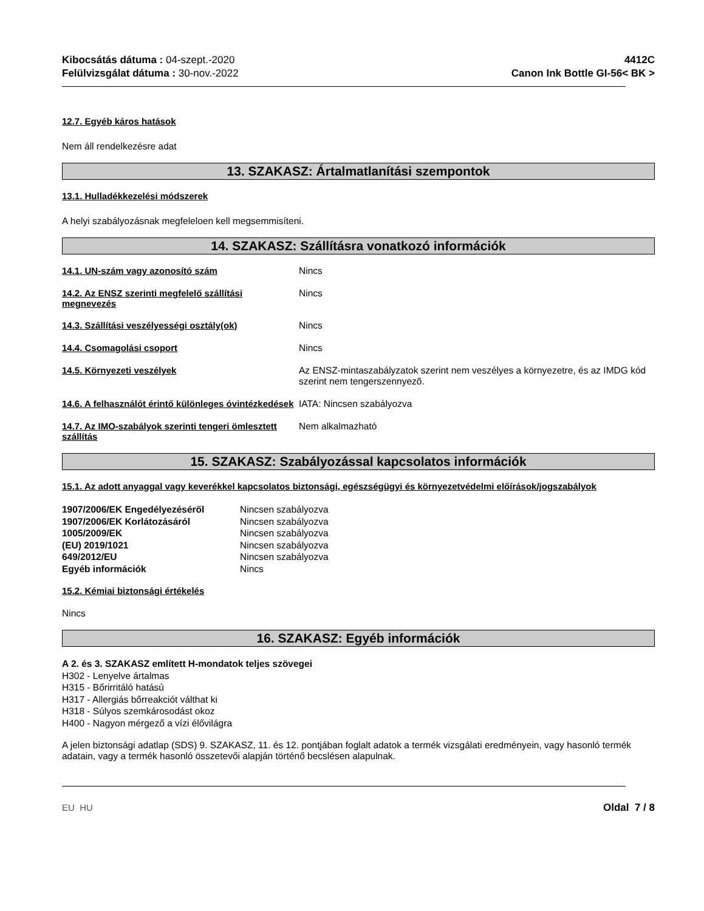Kibocsátás dátuma : 04-szept.-2020
Felülvizsgálat dátuma : 30-nov.-2022
4412C
Canon Ink Bottle GI-56< BK >
12.7. Egyéb káros hatások
Nem áll rendelkezésre adat
13. SZAKASZ: Ártalmatlanítási szempontok
13.1. Hulladékkezelési módszerek
A helyi szabályozásnak megfeleloen kell megsemmisíteni.
14. SZAKASZ: Szállításra vonatkozó információk
| 14.1. UN-szám vagy azonosító szám | Nincs |
| 14.2. Az ENSZ szerinti megfelelő szállítási megnevezés | Nincs |
| 14.3. Szállítási veszélyességi osztály(ok) | Nincs |
| 14.4. Csomagolási csoport | Nincs |
| 14.5. Környezeti veszélyek | Az ENSZ-mintaszabályzatok szerint nem veszélyes a környezetre, és az IMDG kód szerint nem tengerszennyezõ. |
| 14.6. A felhasználót érintő különleges óvintézkedések | IATA: Nincsen szabályozva |
| 14.7. Az IMO-szabályok szerinti tengeri ömlesztett szállítás | Nem alkalmazható |
15. SZAKASZ: Szabályozással kapcsolatos információk
15.1. Az adott anyaggal vagy keverékkel kapcsolatos biztonsági, egészségügyi és környezetvédelmi előírások/jogszabályok
| 1907/2006/EK Engedélyezéséről | Nincsen szabályozva |
| 1907/2006/EK Korlátozásáról | Nincsen szabályozva |
| 1005/2009/EK | Nincsen szabályozva |
| (EU) 2019/1021 | Nincsen szabályozva |
| 649/2012/EU | Nincsen szabályozva |
| Egyéb információk | Nincs |
15.2. Kémiai biztonsági értékelés
Nincs
16. SZAKASZ: Egyéb információk
A 2. és 3. SZAKASZ említett H-mondatok teljes szövegei
H302 - Lenyelve ártalmas
H315 - Bőrirritáló hatású
H317 - Allergiás bőrreakciót válthat ki
H318 - Súlyos szemkárosodást okoz
H400 - Nagyon mérgező a vízi élővilágra
A jelen biztonsági adatlap (SDS) 9. SZAKASZ, 11. és 12. pontjában foglalt adatok a termék vizsgálati eredményein, vagy hasonló termék adatain, vagy a termék hasonló összetevői alapján történő becslésen alapulnak.
EU HU Oldal 7 / 8